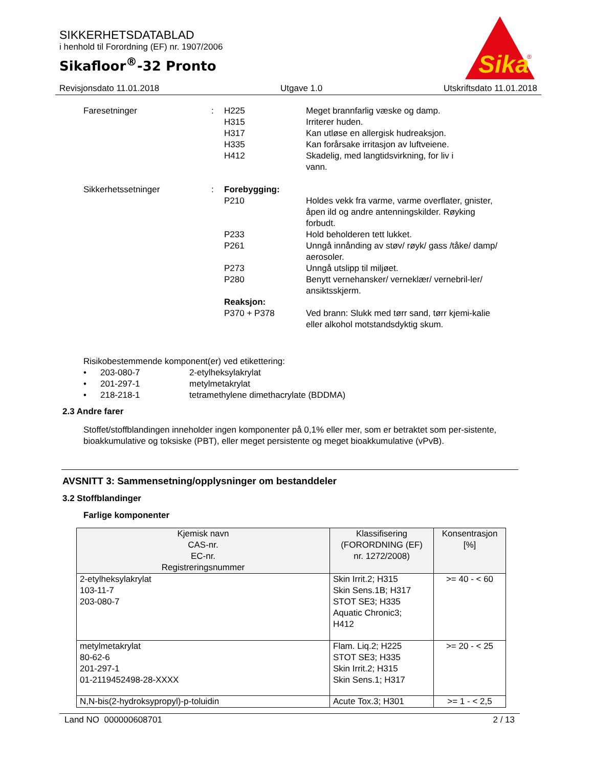SIKKERHETSDATABLAD
i henhold til Forordning (EF) nr. 1907/2006
Sikafloor<sup>®</sup>-32 Pronto
Sika
®
Revisjonsdato 11.01.2018 Utgave 1.0 Utskriftsdato 11.01.2018
Faresetninger : H225 Meget brannfarlig væske og damp.
H315 Irriterer huden.
H317 Kan utløse en allergisk hudreaksjon.
H335 Kan forårsake irritasjon av luftveiene.
H412 Skadelig, med langtidsvirkning, for liv i
vann.
Sikkerhetssetninger : Forebygging:
P210 Holdes vekk fra varme, varme overflater, gnister, åpen ild og andre antenningskilder. Røyking forbudt.
P233 Hold beholderen tett lukket.
P261 Unngå innånding av støv/ røyk/ gass /tåke/ damp/ aerosoler.
P273 Unngå utslipp til miljøet.
P280 Benytt vernehansker/ verneklær/ vernebril-ler/ ansiktsskjerm.
Reaksjon:
P370 + P378 Ved brann: Slukk med tørr sand, tørr kjemi-kalie eller alkohol motstandsdyktig skum.
Risikobestemmende komponent(er) ved etikettering:
• 203-080-7 2-etylheksylakrylat
• 201-297-1 metylmetakrylat
• 218-218-1 tetramethylene dimethacrylate (BDDMA)
2.3 Andre farer
Stoffet/stoffblandingen inneholder ingen komponenter på 0,1% eller mer, som er betraktet som per-sistente, bioakkumulative og toksiske (PBT), eller meget persistente og meget bioakkumulative (vPvB).
AVSNITT 3: Sammensetning/opplysninger om bestanddeler
3.2 Stoffblandinger
Farlige komponenter
| Kjemisk navn CAS-nr. EC-nr. Registreringsnummer | Klassifisering (FORORDNING (EF) nr. 1272/2008) | Konsentrasjon [%] |
| --- | --- | --- |
| 2-etylheksylakrylat 103-11-7 203-080-7 | Skin Irrit.2; H315 Skin Sens.1B; H317 STOT SE3; H335 Aquatic Chronic3; H412 | >= 40 - < 60 |
| metylmetakrylat 80-62-6 201-297-1 01-2119452498-28-XXXX | Flam. Liq.2; H225 STOT SE3; H335 Skin Irrit.2; H315 Skin Sens.1; H317 | >= 20 - < 25 |
| N,N-bis(2-hydroksypropyl)-p-toluidin | Acute Tox.3; H301 | >= 1 - < 2,5 |
Land NO 000000608701 2 / 13